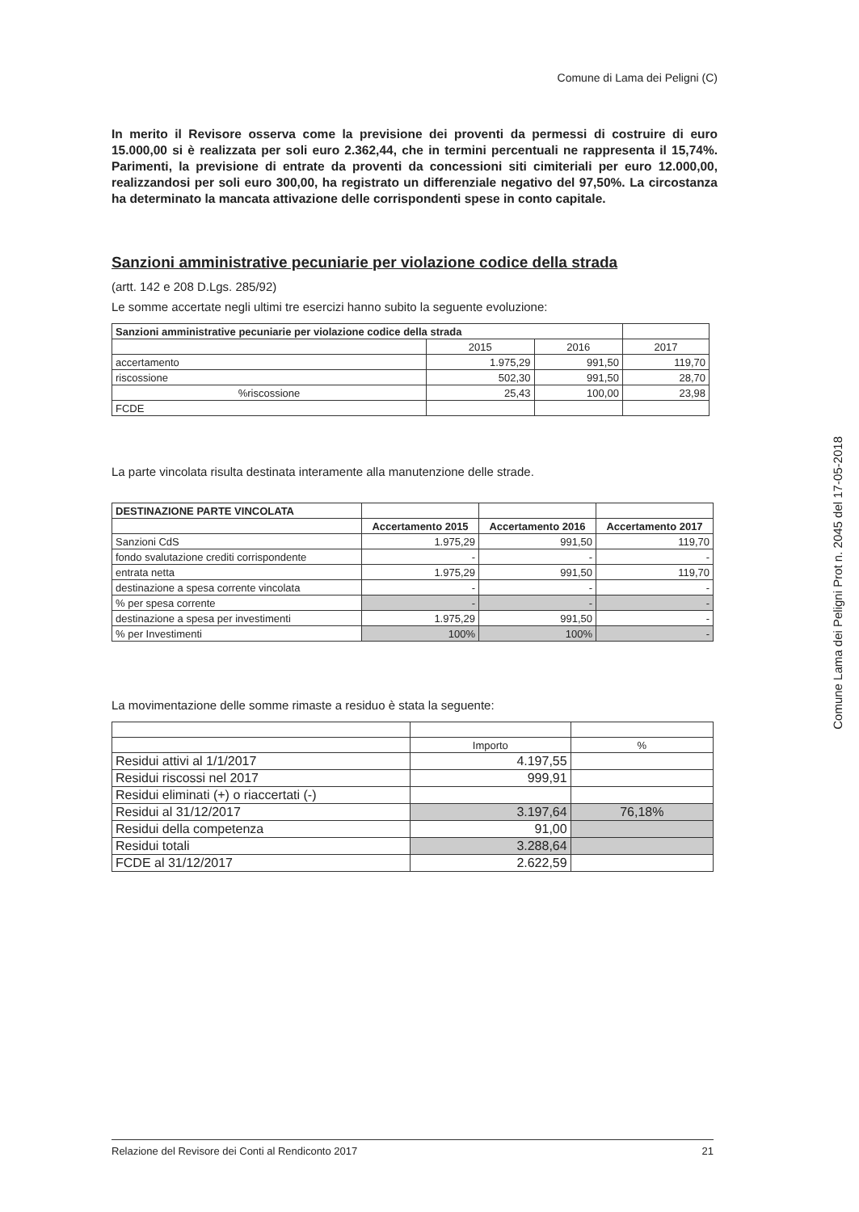Comune di Lama dei Peligni (C)
In merito il Revisore osserva come la previsione dei proventi da permessi di costruire di euro 15.000,00 si è realizzata per soli euro 2.362,44, che in termini percentuali ne rappresenta il 15,74%. Parimenti, la previsione di entrate da proventi da concessioni siti cimiteriali per euro 12.000,00, realizzandosi per soli euro 300,00, ha registrato un differenziale negativo del 97,50%. La circostanza ha determinato la mancata attivazione delle corrispondenti spese in conto capitale.
Sanzioni amministrative pecuniarie per violazione codice della strada
(artt. 142 e 208 D.Lgs. 285/92)
Le somme accertate negli ultimi tre esercizi hanno subito la seguente evoluzione:
| Sanzioni amministrative pecuniarie per violazione codice della strada | | | |
| | 2015 | 2016 | 2017 |
| accertamento | 1.975,29 | 991,50 | 119,70 |
| riscossione | 502,30 | 991,50 | 28,70 |
| %riscossione | 25,43 | 100,00 | 23,98 |
| FCDE | | | |
La parte vincolata risulta destinata interamente alla manutenzione delle strade.
| DESTINAZIONE PARTE VINCOLATA | | | |
| | Accertamento 2015 | Accertamento 2016 | Accertamento 2017 |
| Sanzioni CdS | 1.975,29 | 991,50 | 119,70 |
| fondo svalutazione crediti corrispondente | - | - | - |
| entrata netta | 1.975,29 | 991,50 | 119,70 |
| destinazione a spesa corrente vincolata | - | - | - |
| % per spesa corrente | - | - | - |
| destinazione a spesa per investimenti | 1.975,29 | 991,50 | - |
| % per Investimenti | 100% | 100% | - |
La movimentazione delle somme rimaste a residuo è stata la seguente:
| | Importo | % |
| Residui attivi al 1/1/2017 | 4.197,55 | |
| Residui riscossi nel 2017 | 999,91 | |
| Residui eliminati (+) o riaccertati (-) | | |
| Residui al 31/12/2017 | 3.197,64 | 76,18% |
| Residui della competenza | 91,00 | |
| Residui totali | 3.288,64 | |
| FCDE al 31/12/2017 | 2.622,59 | |
Comune Lama dei Peligni Prot n. 2045 del 17-05-2018
Relazione del Revisore dei Conti al Rendiconto 2017 21